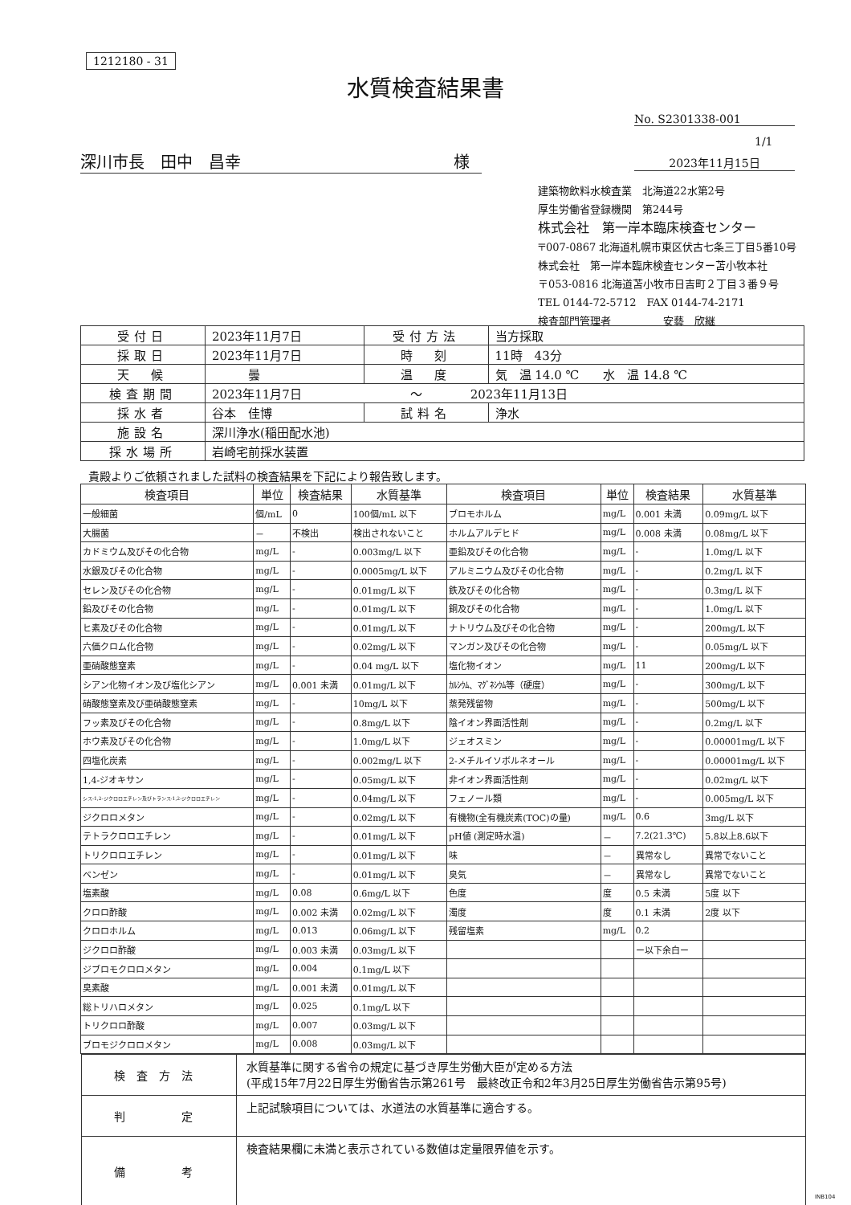1212180 - 31
水質検査結果書
No. S2301338-001
1/1
深川市長　田中　昌幸 様 2023年11月15日
建築物飲料水検査業　北海道22水第2号
厚生労働省登録機関　第244号
株式会社　第一岸本臨床検査センター
〒007-0867 北海道札幌市東区伏古七条三丁目5番10号
株式会社　第一岸本臨床検査センター苫小牧本社
〒053-0816 北海道苫小牧市日吉町２丁目３番９号
TEL 0144-72-5712　FAX 0144-74-2171
検査部門管理者　　　　　安藝　欣継
| 受付日 | 2023年11月7日 | 受付方法 | 当方採取 |
| 採取日 | 2023年11月7日 | 時 刻 | 11時 43分 |
| 天 候 | 曇 | 温 度 | 気 温 14.0 ℃ 水 温 14.8 ℃ |
| 検査期間 | 2023年11月7日 ～ 2023年11月13日 | | |
| 採水者 | 谷本 佳博 | 試料名 | 浄水 |
| 施設名 | 深川浄水(稲田配水池) | | |
| 採水場所 | 岩崎宅前採水装置 | | |
貴殿よりご依頼されました試料の検査結果を下記により報告致します。
| 検査項目 | 単位 | 検査結果 | 水質基準 | 検査項目 | 単位 | 検査結果 | 水質基準 |
| --- | --- | --- | --- | --- | --- | --- | --- |
| 一般細菌 | 個/mL | 0 | 100個/mL 以下 | ブロモホルム | mg/L | 0.001 未満 | 0.09mg/L 以下 |
| 大腸菌 | － | 不検出 | 検出されないこと | ホルムアルデヒド | mg/L | 0.008 未満 | 0.08mg/L 以下 |
| カドミウム及びその化合物 | mg/L | - | 0.003mg/L 以下 | 亜鉛及びその化合物 | mg/L | - | 1.0mg/L 以下 |
| 水銀及びその化合物 | mg/L | - | 0.0005mg/L 以下 | アルミニウム及びその化合物 | mg/L | - | 0.2mg/L 以下 |
| セレン及びその化合物 | mg/L | - | 0.01mg/L 以下 | 鉄及びその化合物 | mg/L | - | 0.3mg/L 以下 |
| 鉛及びその化合物 | mg/L | - | 0.01mg/L 以下 | 銅及びその化合物 | mg/L | - | 1.0mg/L 以下 |
| ヒ素及びその化合物 | mg/L | - | 0.01mg/L 以下 | ナトリウム及びその化合物 | mg/L | - | 200mg/L 以下 |
| 六価クロム化合物 | mg/L | - | 0.02mg/L 以下 | マンガン及びその化合物 | mg/L | - | 0.05mg/L 以下 |
| 亜硝酸態窒素 | mg/L | - | 0.04 mg/L 以下 | 塩化物イオン | mg/L | 11 | 200mg/L 以下 |
| シアン化物イオン及び塩化シアン | mg/L | 0.001 未満 | 0.01mg/L 以下 | ｶﾙｼｳﾑ、ﾏｸﾞﾈｼｳﾑ等（硬度） | mg/L | - | 300mg/L 以下 |
| 硝酸態窒素及び亜硝酸態窒素 | mg/L | - | 10mg/L 以下 | 蒸発残留物 | mg/L | - | 500mg/L 以下 |
| フッ素及びその化合物 | mg/L | - | 0.8mg/L 以下 | 陰イオン界面活性剤 | mg/L | - | 0.2mg/L 以下 |
| ホウ素及びその化合物 | mg/L | - | 1.0mg/L 以下 | ジェオスミン | mg/L | - | 0.00001mg/L 以下 |
| 四塩化炭素 | mg/L | - | 0.002mg/L 以下 | 2-メチルイソボルネオール | mg/L | - | 0.00001mg/L 以下 |
| 1,4-ジオキサン | mg/L | - | 0.05mg/L 以下 | 非イオン界面活性剤 | mg/L | - | 0.02mg/L 以下 |
| シス-1,2-ジクロロエチレン及びトランス-1,2-ジクロロエチレン | mg/L | - | 0.04mg/L 以下 | フェノール類 | mg/L | - | 0.005mg/L 以下 |
| ジクロロメタン | mg/L | - | 0.02mg/L 以下 | 有機物(全有機炭素(TOC)の量) | mg/L | 0.6 | 3mg/L 以下 |
| テトラクロロエチレン | mg/L | - | 0.01mg/L 以下 | pH値 (測定時水温) | － | 7.2(21.3℃) | 5.8以上8.6以下 |
| トリクロロエチレン | mg/L | - | 0.01mg/L 以下 | 味 | － | 異常なし | 異常でないこと |
| ベンゼン | mg/L | - | 0.01mg/L 以下 | 臭気 | － | 異常なし | 異常でないこと |
| 塩素酸 | mg/L | 0.08 | 0.6mg/L 以下 | 色度 | 度 | 0.5 未満 | 5度 以下 |
| クロロ酢酸 | mg/L | 0.002 未満 | 0.02mg/L 以下 | 濁度 | 度 | 0.1 未満 | 2度 以下 |
| クロロホルム | mg/L | 0.013 | 0.06mg/L 以下 | 残留塩素 | mg/L | 0.2 | |
| ジクロロ酢酸 | mg/L | 0.003 未満 | 0.03mg/L 以下 | | | ー以下余白ー | |
| ジブロモクロロメタン | mg/L | 0.004 | 0.1mg/L 以下 | | | | |
| 臭素酸 | mg/L | 0.001 未満 | 0.01mg/L 以下 | | | | |
| 総トリハロメタン | mg/L | 0.025 | 0.1mg/L 以下 | | | | |
| トリクロロ酢酸 | mg/L | 0.007 | 0.03mg/L 以下 | | | | |
| ブロモジクロロメタン | mg/L | 0.008 | 0.03mg/L 以下 | | | | |
| 検査方法 | 水質基準に関する省令の規定に基づき厚生労働大臣が定める方法 (平成15年7月22日厚生労働省告示第261号 最終改正令和2年3月25日厚生労働省告示第95号) |
| 判 定 | 上記試験項目については、水道法の水質基準に適合する。 |
| 備 考 | 検査結果欄に未満と表示されている数値は定量限界値を示す。 |
INB104